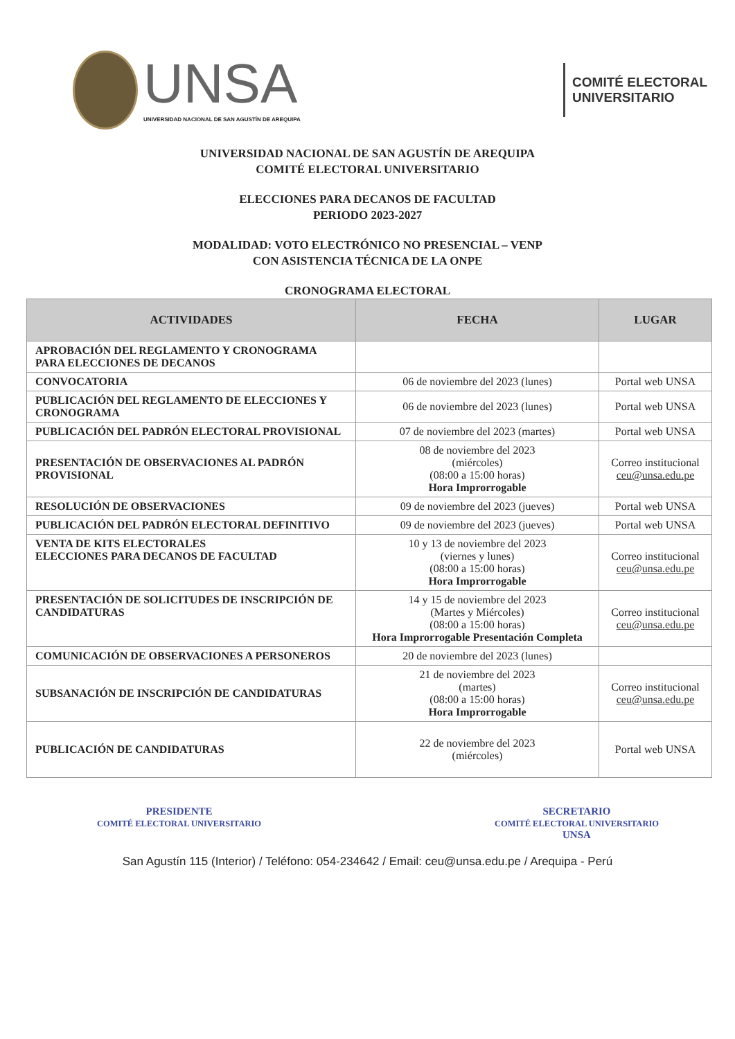UNSA
UNIVERSIDAD NACIONAL DE SAN AGUSTÍN DE AREQUIPA
COMITÉ ELECTORAL
UNIVERSITARIO
UNIVERSIDAD NACIONAL DE SAN AGUSTÍN DE AREQUIPA
COMITÉ ELECTORAL UNIVERSITARIO
ELECCIONES PARA DECANOS DE FACULTAD
PERIODO 2023-2027
MODALIDAD: VOTO ELECTRÓNICO NO PRESENCIAL – VENP
CON ASISTENCIA TÉCNICA DE LA ONPE
CRONOGRAMA ELECTORAL
| ACTIVIDADES | FECHA | LUGAR |
| --- | --- | --- |
| APROBACIÓN DEL REGLAMENTO Y CRONOGRAMA PARA ELECCIONES DE DECANOS | | |
| CONVOCATORIA | 06 de noviembre del 2023 (lunes) | Portal web UNSA |
| PUBLICACIÓN DEL REGLAMENTO DE ELECCIONES Y CRONOGRAMA | 06 de noviembre del 2023 (lunes) | Portal web UNSA |
| PUBLICACIÓN DEL PADRÓN ELECTORAL PROVISIONAL | 07 de noviembre del 2023 (martes) | Portal web UNSA |
| PRESENTACIÓN DE OBSERVACIONES AL PADRÓN PROVISIONAL | 08 de noviembre del 2023 (miércoles) (08:00 a 15:00 horas) Hora Improrrogable | Correo institucional ceu@unsa.edu.pe |
| RESOLUCIÓN DE OBSERVACIONES | 09 de noviembre del 2023 (jueves) | Portal web UNSA |
| PUBLICACIÓN DEL PADRÓN ELECTORAL DEFINITIVO | 09 de noviembre del 2023 (jueves) | Portal web UNSA |
| VENTA DE KITS ELECTORALES ELECCIONES PARA DECANOS DE FACULTAD | 10 y 13 de noviembre del 2023 (viernes y lunes) (08:00 a 15:00 horas) Hora Improrrogable | Correo institucional ceu@unsa.edu.pe |
| PRESENTACIÓN DE SOLICITUDES DE INSCRIPCIÓN DE CANDIDATURAS | 14 y 15 de noviembre del 2023 (Martes y Miércoles) (08:00 a 15:00 horas) Hora Improrrogable Presentación Completa | Correo institucional ceu@unsa.edu.pe |
| COMUNICACIÓN DE OBSERVACIONES A PERSONEROS | 20 de noviembre del 2023 (lunes) | |
| SUBSANACIÓN DE INSCRIPCIÓN DE CANDIDATURAS | 21 de noviembre del 2023 (martes) (08:00 a 15:00 horas) Hora Improrrogable | Correo institucional ceu@unsa.edu.pe |
| PUBLICACIÓN DE CANDIDATURAS | 22 de noviembre del 2023 (miércoles) | Portal web UNSA |
PRESIDENTE
COMITÉ ELECTORAL UNIVERSITARIO
SECRETARIO
COMITÉ ELECTORAL UNIVERSITARIO
UNSA
San Agustín 115 (Interior) / Teléfono: 054-234642 / Email: ceu@unsa.edu.pe / Arequipa - Perú